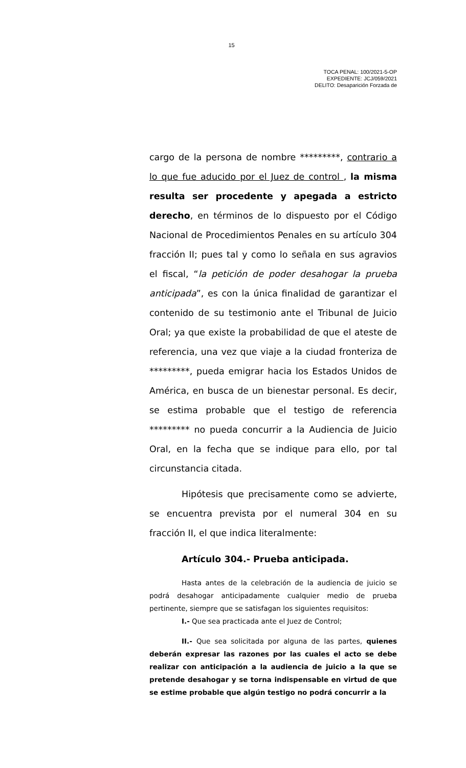15
TOCA PENAL: 100/2021-5-OP
EXPEDIENTE: JCJ/059/2021
DELITO: Desaparición Forzada de
cargo de la persona de nombre *********, contrario a lo que fue aducido por el Juez de control , la misma resulta ser procedente y apegada a estricto derecho, en términos de lo dispuesto por el Código Nacional de Procedimientos Penales en su artículo 304 fracción II; pues tal y como lo señala en sus agravios el fiscal, “la petición de poder desahogar la prueba anticipada”, es con la única finalidad de garantizar el contenido de su testimonio ante el Tribunal de Juicio Oral; ya que existe la probabilidad de que el ateste de referencia, una vez que viaje a la ciudad fronteriza de *********, pueda emigrar hacia los Estados Unidos de América, en busca de un bienestar personal. Es decir, se estima probable que el testigo de referencia ********* no pueda concurrir a la Audiencia de Juicio Oral, en la fecha que se indique para ello, por tal circunstancia citada.
Hipótesis que precisamente como se advierte, se encuentra prevista por el numeral 304 en su fracción II, el que indica literalmente:
Artículo 304.- Prueba anticipada.
Hasta antes de la celebración de la audiencia de juicio se podrá desahogar anticipadamente cualquier medio de prueba pertinente, siempre que se satisfagan los siguientes requisitos:
I.- Que sea practicada ante el Juez de Control;
II.- Que sea solicitada por alguna de las partes, quienes deberán expresar las razones por las cuales el acto se debe realizar con anticipación a la audiencia de juicio a la que se pretende desahogar y se torna indispensable en virtud de que se estime probable que algún testigo no podrá concurrir a la